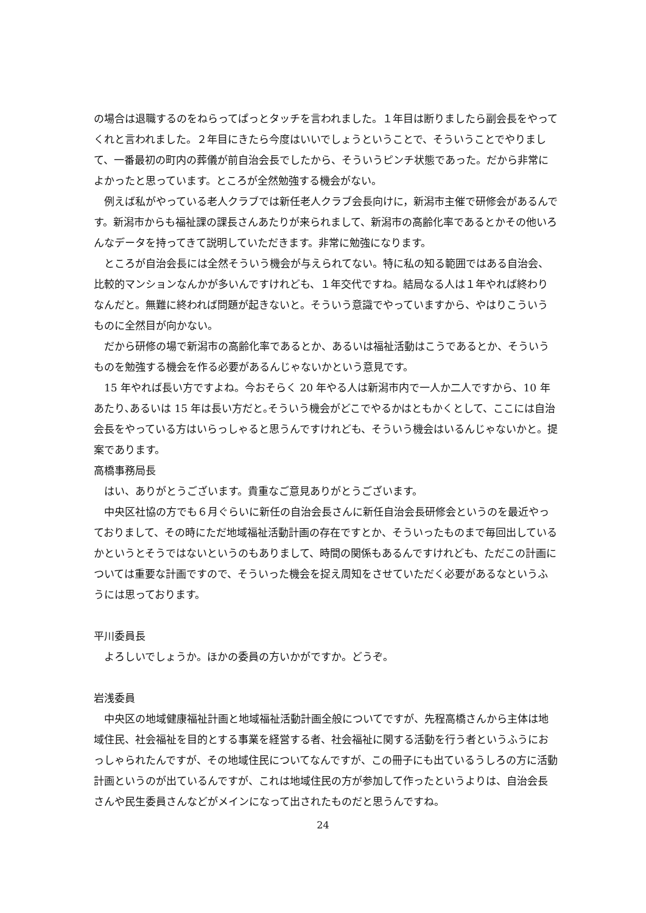の場合は退職するのをねらってぱっとタッチを言われました。１年目は断りましたら副会長をやってくれと言われました。２年目にきたら今度はいいでしょうということで、そういうことでやりまして、一番最初の町内の葬儀が前自治会長でしたから、そういうピンチ状態であった。だから非常によかったと思っています。ところが全然勉強する機会がない。
例えば私がやっている老人クラブでは新任老人クラブ会長向けに，新潟市主催で研修会があるんです。新潟市からも福祉課の課長さんあたりが来られまして、新潟市の高齢化率であるとかその他いろんなデータを持ってきて説明していただきます。非常に勉強になります。
ところが自治会長には全然そういう機会が与えられてない。特に私の知る範囲ではある自治会、比較的マンションなんかが多いんですけれども、１年交代ですね。結局なる人は１年やれば終わりなんだと。無難に終われば問題が起きないと。そういう意識でやっていますから、やはりこういうものに全然目が向かない。
だから研修の場で新潟市の高齢化率であるとか、あるいは福祉活動はこうであるとか、そういうものを勉強する機会を作る必要があるんじゃないかという意見です。
15 年やれば長い方ですよね。今おそらく 20 年やる人は新潟市内で一人か二人ですから、10 年あたり､あるいは 15 年は長い方だと｡そういう機会がどこでやるかはともかくとして、ここには自治会長をやっている方はいらっしゃると思うんですけれども、そういう機会はいるんじゃないかと。提案であります。
高橋事務局長
はい、ありがとうございます。貴重なご意見ありがとうございます。
中央区社協の方でも６月ぐらいに新任の自治会長さんに新任自治会長研修会というのを最近やっておりまして、その時にただ地域福祉活動計画の存在ですとか、そういったものまで毎回出しているかというとそうではないというのもありまして、時間の関係もあるんですけれども、ただこの計画については重要な計画ですので、そういった機会を捉え周知をさせていただく必要があるなというふうには思っております。
平川委員長
よろしいでしょうか。ほかの委員の方いかがですか。どうぞ。
岩浅委員
中央区の地域健康福祉計画と地域福祉活動計画全般についてですが、先程高橋さんから主体は地域住民、社会福祉を目的とする事業を経営する者、社会福祉に関する活動を行う者というふうにおっしゃられたんですが、その地域住民についてなんですが、この冊子にも出ているうしろの方に活動計画というのが出ているんですが、これは地域住民の方が参加して作ったというよりは、自治会長さんや民生委員さんなどがメインになって出されたものだと思うんですね。
24